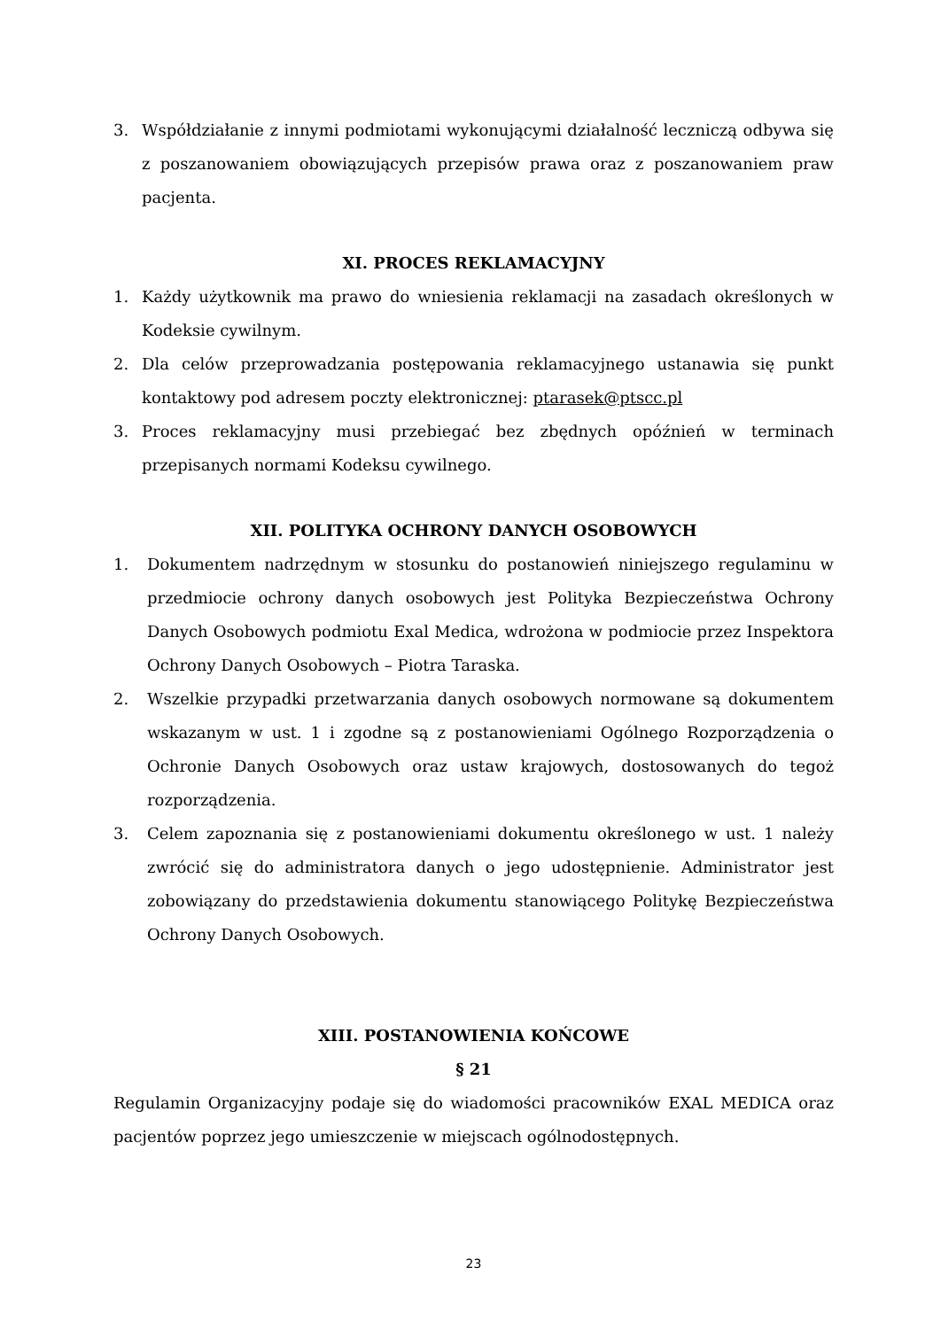3. Współdziałanie z innymi podmiotami wykonującymi działalność leczniczą odbywa się z poszanowaniem obowiązujących przepisów prawa oraz z poszanowaniem praw pacjenta.
XI. PROCES REKLAMACYJNY
1. Każdy użytkownik ma prawo do wniesienia reklamacji na zasadach określonych w Kodeksie cywilnym.
2. Dla celów przeprowadzania postępowania reklamacyjnego ustanawia się punkt kontaktowy pod adresem poczty elektronicznej: ptarasek@ptscc.pl
3. Proces reklamacyjny musi przebiegać bez zbędnych opóźnień w terminach przepisanych normami Kodeksu cywilnego.
XII. POLITYKA OCHRONY DANYCH OSOBOWYCH
1. Dokumentem nadrzędnym w stosunku do postanowień niniejszego regulaminu w przedmiocie ochrony danych osobowych jest Polityka Bezpieczeństwa Ochrony Danych Osobowych podmiotu Exal Medica, wdrożona w podmiocie przez Inspektora Ochrony Danych Osobowych – Piotra Taraska.
2. Wszelkie przypadki przetwarzania danych osobowych normowane są dokumentem wskazanym w ust. 1 i zgodne są z postanowieniami Ogólnego Rozporządzenia o Ochronie Danych Osobowych oraz ustaw krajowych, dostosowanych do tegoż rozporządzenia.
3. Celem zapoznania się z postanowieniami dokumentu określonego w ust. 1 należy zwrócić się do administratora danych o jego udostępnienie. Administrator jest zobowiązany do przedstawienia dokumentu stanowiącego Politykę Bezpieczeństwa Ochrony Danych Osobowych.
XIII. POSTANOWIENIA KOŃCOWE
§ 21
Regulamin Organizacyjny podaje się do wiadomości pracowników EXAL MEDICA oraz pacjentów poprzez jego umieszczenie w miejscach ogólnodostępnych.
23